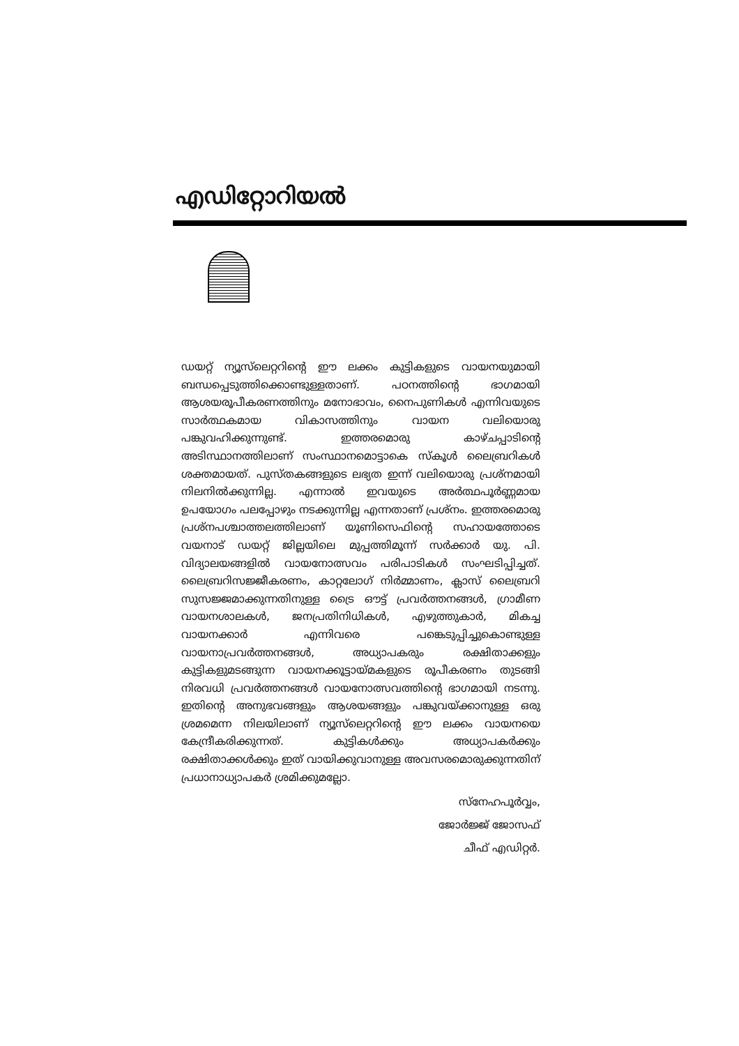എഡിറ്റോറിയൽ
ഡയറ്റ് ന്യൂസ്‌ലെറ്ററിന്റെ ഈ ലക്കം കുട്ടികളുടെ വായനയുമായി ബന്ധപ്പെടുത്തിക്കൊണ്ടുള്ളതാണ്. പഠനത്തിന്റെ ഭാഗമായി ആശയരൂപീകരണത്തിനും മനോഭാവം, നൈപുണികൾ എന്നിവയുടെ സാർത്ഥകമായ വികാസത്തിനും വായന വലിയൊരു പങ്കുവഹിക്കുന്നുണ്ട്. ഇത്തരമൊരു കാഴ്ചപ്പാടിന്റെ അടിസ്ഥാനത്തിലാണ് സംസ്ഥാനമൊട്ടാകെ സ്കൂൾ ലൈബ്രറികൾ ശക്തമായത്. പുസ്തകങ്ങളുടെ ലഭ്യത ഇന്ന് വലിയൊരു പ്രശ്നമായി നിലനിൽക്കുന്നില്ല. എന്നാൽ ഇവയുടെ അർത്ഥപൂർണ്ണമായ ഉപയോഗം പലപ്പോഴും നടക്കുന്നില്ല എന്നതാണ് പ്രശ്നം. ഇത്തരമൊരു പ്രശ്നപശ്ചാത്തലത്തിലാണ് യൂണിസെഫിന്റെ സഹായത്തോടെ വയനാട് ഡയറ്റ് ജില്ലയിലെ മുപ്പത്തിമൂന്ന് സർക്കാർ യു. പി. വിദ്യാലയങ്ങളിൽ വായനോത്സവം പരിപാടികൾ സംഘടിപ്പിച്ചത്. ലൈബ്രറിസജ്ജീകരണം, കാറ്റലോഗ് നിർമ്മാണം, ക്ലാസ് ലൈബ്രറി സുസജ്ജമാക്കുന്നതിനുള്ള ട്രൈ ഔട്ട് പ്രവർത്തനങ്ങൾ, ഗ്രാമീണ വായനശാലകൾ, ജനപ്രതിനിധികൾ, എഴുത്തുകാർ, മികച്ച വായനക്കാർ എന്നിവരെ പങ്കെടുപ്പിച്ചുകൊണ്ടുള്ള വായനാപ്രവർത്തനങ്ങൾ, അധ്യാപകരും രക്ഷിതാക്കളും കുട്ടികളുമടങ്ങുന്ന വായനക്കൂട്ടായ്മകളുടെ രൂപീകരണം തുടങ്ങി നിരവധി പ്രവർത്തനങ്ങൾ വായനോത്സവത്തിന്റെ ഭാഗമായി നടന്നു. ഇതിന്റെ അനുഭവങ്ങളും ആശയങ്ങളും പങ്കുവയ്ക്കാനുള്ള ഒരു ശ്രമമെന്ന നിലയിലാണ് ന്യൂസ്‌ലെറ്ററിന്റെ ഈ ലക്കം വായനയെ കേന്ദ്രീകരിക്കുന്നത്. കുട്ടികൾക്കും അധ്യാപകർക്കും രക്ഷിതാക്കൾക്കും ഇത് വായിക്കുവാനുള്ള അവസരമൊരുക്കുന്നതിന് പ്രധാനാധ്യാപകർ ശ്രമിക്കുമല്ലോ.
സ്നേഹപൂർവ്വം,
ജോർജ്ജ് ജോസഫ്
ചീഫ് എഡിറ്റർ.